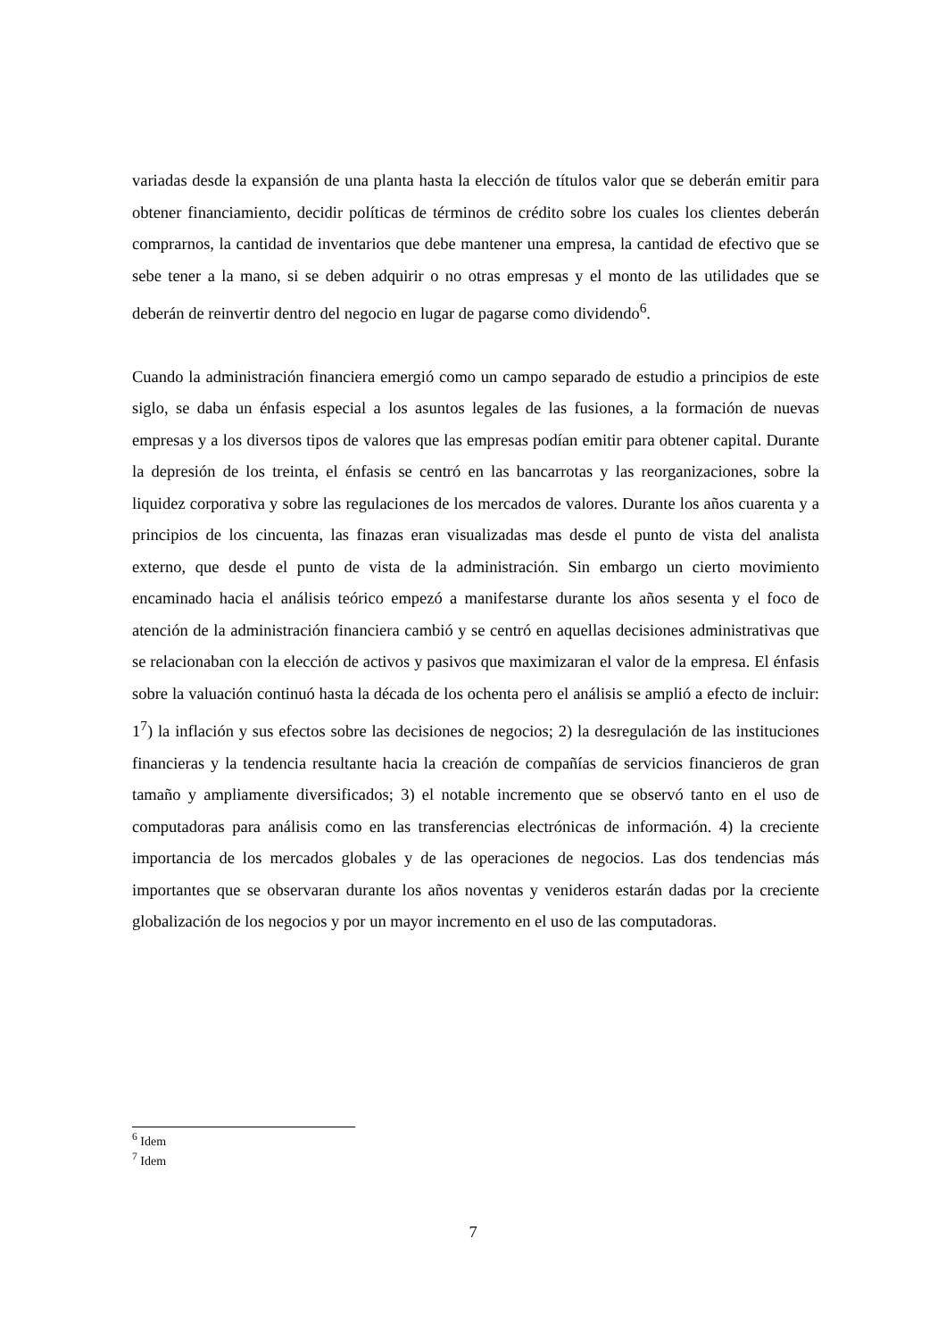variadas desde la expansión de una planta hasta la elección de títulos valor que se deberán emitir para obtener financiamiento, decidir políticas de términos de crédito sobre los cuales los clientes deberán comprarnos, la cantidad de inventarios que debe mantener una empresa, la cantidad de efectivo que se sebe tener a la mano, si se deben adquirir o no otras empresas y el monto de las utilidades que se deberán de reinvertir dentro del negocio en lugar de pagarse como dividendo<sup>6</sup>.
Cuando la administración financiera emergió como un campo separado de estudio a principios de este siglo, se daba un énfasis especial a los asuntos legales de las fusiones, a la formación de nuevas empresas y a los diversos tipos de valores que las empresas podían emitir para obtener capital. Durante la depresión de los treinta, el énfasis se centró en las bancarrotas y las reorganizaciones, sobre la liquidez corporativa y sobre las regulaciones de los mercados de valores. Durante los años cuarenta y a principios de los cincuenta, las finazas eran visualizadas mas desde el punto de vista del analista externo, que desde el punto de vista de la administración. Sin embargo un cierto movimiento encaminado hacia el análisis teórico empezó a manifestarse durante los años sesenta y el foco de atención de la administración financiera cambió y se centró en aquellas decisiones administrativas que se relacionaban con la elección de activos y pasivos que maximizaran el valor de la empresa. El énfasis sobre la valuación continuó hasta la década de los ochenta pero el análisis se amplió a efecto de incluir: 1<sup>7</sup>) la inflación y sus efectos sobre las decisiones de negocios; 2) la desregulación de las instituciones financieras y la tendencia resultante hacia la creación de compañías de servicios financieros de gran tamaño y ampliamente diversificados; 3) el notable incremento que se observó tanto en el uso de computadoras para análisis como en las transferencias electrónicas de información. 4) la creciente importancia de los mercados globales y de las operaciones de negocios. Las dos tendencias más importantes que se observaran durante los años noventas y venideros estarán dadas por la creciente globalización de los negocios y por un mayor incremento en el uso de las computadoras.
<sup>6</sup> Idem
<sup>7</sup> Idem
7